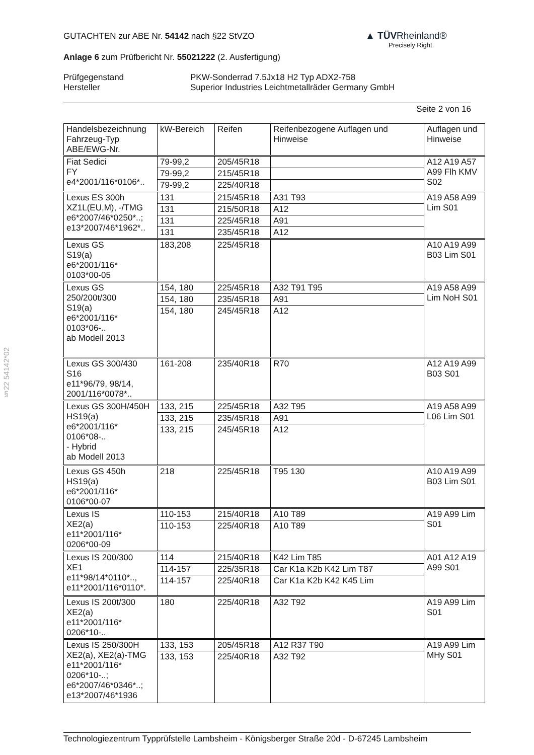§22 54142*02
▲ TÜVRheinland®
Precisely Right.
GUTACHTEN zur ABE Nr. 54142 nach §22 StVZO
Anlage 6 zum Prüfbericht Nr. 55021222 (2. Ausfertigung)
Prüfgegenstand
Hersteller
PKW-Sonderrad 7.5Jx18 H2 Typ ADX2-758
Superior Industries Leichtmetallräder Germany GmbH
Seite 2 von 16
| Handelsbezeichnung Fahrzeug-Typ ABE/EWG-Nr. | kW-Bereich | Reifen | Reifenbezogene Auflagen und Hinweise | Auflagen und Hinweise |
| --- | --- | --- | --- | --- |
| Fiat Sedici FY e4*2001/116*0106*.. | 79-99,2 | 205/45R18 | | A12 A19 A57 A99 Flh KMV S02 |
| | 79-99,2 | 215/45R18 | | |
| | 79-99,2 | 225/40R18 | | |
| Lexus ES 300h XZ1L(EU,M), -/TMG e6*2007/46*0250*..; e13*2007/46*1962*.. | 131 | 215/45R18 | A31 T93 | A19 A58 A99 Lim S01 |
| | 131 | 215/50R18 | A12 | |
| | 131 | 225/45R18 | A91 | |
| | 131 | 235/45R18 | A12 | |
| Lexus GS S19(a) e6*2001/116* 0103*00-05 | 183,208 | 225/45R18 | | A10 A19 A99 B03 Lim S01 |
| Lexus GS 250/200t/300 S19(a) e6*2001/116* 0103*06-.. ab Modell 2013 | 154, 180 | 225/45R18 | A32 T91 T95 | A19 A58 A99 Lim NoH S01 |
| | 154, 180 | 235/45R18 | A91 | |
| | 154, 180 | 245/45R18 | A12 | |
| Lexus GS 300/430 S16 e11*96/79, 98/14, 2001/116*0078*.. | 161-208 | 235/40R18 | R70 | A12 A19 A99 B03 S01 |
| Lexus GS 300H/450H HS19(a) e6*2001/116* 0106*08-.. - Hybrid ab Modell 2013 | 133, 215 | 225/45R18 | A32 T95 | A19 A58 A99 L06 Lim S01 |
| | 133, 215 | 235/45R18 | A91 | |
| | 133, 215 | 245/45R18 | A12 | |
| Lexus GS 450h HS19(a) e6*2001/116* 0106*00-07 | 218 | 225/45R18 | T95 130 | A10 A19 A99 B03 Lim S01 |
| Lexus IS XE2(a) e11*2001/116* 0206*00-09 | 110-153 | 215/40R18 | A10 T89 | A19 A99 Lim S01 |
| | 110-153 | 225/40R18 | A10 T89 | |
| Lexus IS 200/300 XE1 e11*98/14*0110*.., e11*2001/116*0110*. | 114 | 215/40R18 | K42 Lim T85 | A01 A12 A19 A99 S01 |
| | 114-157 | 225/35R18 | Car K1a K2b K42 Lim T87 | |
| | 114-157 | 225/40R18 | Car K1a K2b K42 K45 Lim | |
| Lexus IS 200t/300 XE2(a) e11*2001/116* 0206*10-.. | 180 | 225/40R18 | A32 T92 | A19 A99 Lim S01 |
| Lexus IS 250/300H XE2(a), XE2(a)-TMG e11*2001/116* 0206*10-..; e6*2007/46*0346*..; e13*2007/46*1936 | 133, 153 | 205/45R18 | A12 R37 T90 | A19 A99 Lim MHy S01 |
| | 133, 153 | 225/40R18 | A32 T92 | |
Technologiezentrum Typprüfstelle Lambsheim - Königsberger Straße 20d - D-67245 Lambsheim